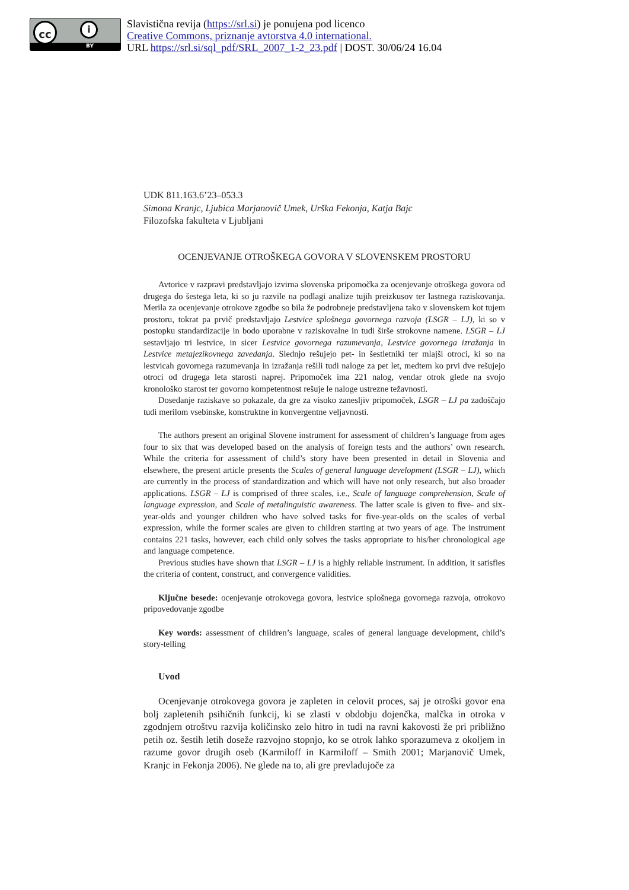cc i
BY
Slavistična revija (https://srl.si) je ponujena pod licenco
Creative Commons, priznanje avtorstva 4.0 international.
URL https://srl.si/sql_pdf/SRL_2007_1-2_23.pdf | DOST. 30/06/24 16.04
UDK 811.163.6’23–053.3
Simona Kranjc, Ljubica Marjanovič Umek, Urška Fekonja, Katja Bajc
Filozofska fakulteta v Ljubljani
OCENJEVANJE OTROŠKEGA GOVORA V SLOVENSKEM PROSTORU
Avtorice v razpravi predstavljajo izvirna slovenska pripomočka za ocenjevanje otroškega govora od drugega do šestega leta, ki so ju razvile na podlagi analize tujih preizkusov ter lastnega raziskovanja. Merila za ocenjevanje otrokove zgodbe so bila že podrobneje predstavljena tako v slovenskem kot tujem prostoru, tokrat pa prvič predstavljajo Lestvice splošnega govornega razvoja (LSGR – LJ), ki so v postopku standardizacije in bodo uporabne v raziskovalne in tudi širše strokovne namene. LSGR – LJ sestavljajo tri lestvice, in sicer Lestvice govornega razumevanja, Lestvice govornega izražanja in Lestvice metajezikovnega zavedanja. Slednjo rešujejo pet- in šestletniki ter mlajši otroci, ki so na lestvicah govornega razumevanja in izražanja rešili tudi naloge za pet let, medtem ko prvi dve rešujejo otroci od drugega leta starosti naprej. Pripomoček ima 221 nalog, vendar otrok glede na svojo kronološko starost ter govorno kompetentnost rešuje le naloge ustrezne težavnosti.
Dosedanje raziskave so pokazale, da gre za visoko zanesljiv pripomoček, LSGR – LJ pa zadoščajo tudi merilom vsebinske, konstruktne in konvergentne veljavnosti.
The authors present an original Slovene instrument for assessment of children’s language from ages four to six that was developed based on the analysis of foreign tests and the authors’ own research. While the criteria for assessment of child’s story have been presented in detail in Slovenia and elsewhere, the present article presents the Scales of general language development (LSGR – LJ), which are currently in the process of standardization and which will have not only research, but also broader applications. LSGR – LJ is comprised of three scales, i.e., Scale of language comprehension, Scale of language expression, and Scale of metalinguistic awareness. The latter scale is given to five- and six-year-olds and younger children who have solved tasks for five-year-olds on the scales of verbal expression, while the former scales are given to children starting at two years of age. The instrument contains 221 tasks, however, each child only solves the tasks appropriate to his/her chronological age and language competence.
Previous studies have shown that LSGR – LJ is a highly reliable instrument. In addition, it satisfies the criteria of content, construct, and convergence validities.
Ključne besede: ocenjevanje otrokovega govora, lestvice splošnega govornega razvoja, otrokovo pripovedovanje zgodbe
Key words: assessment of children’s language, scales of general language development, child’s story-telling
Uvod
Ocenjevanje otrokovega govora je zapleten in celovit proces, saj je otroški govor ena bolj zapletenih psihičnih funkcij, ki se zlasti v obdobju dojenčka, malčka in otroka v zgodnjem otroštvu razvija količinsko zelo hitro in tudi na ravni kakovosti že pri približno petih oz. šestih letih doseže razvojno stopnjo, ko se otrok lahko sporazumeva z okoljem in razume govor drugih oseb (Karmiloff in Karmiloff – Smith 2001; Marjanovič Umek, Kranjc in Fekonja 2006). Ne glede na to, ali gre prevladujoče za